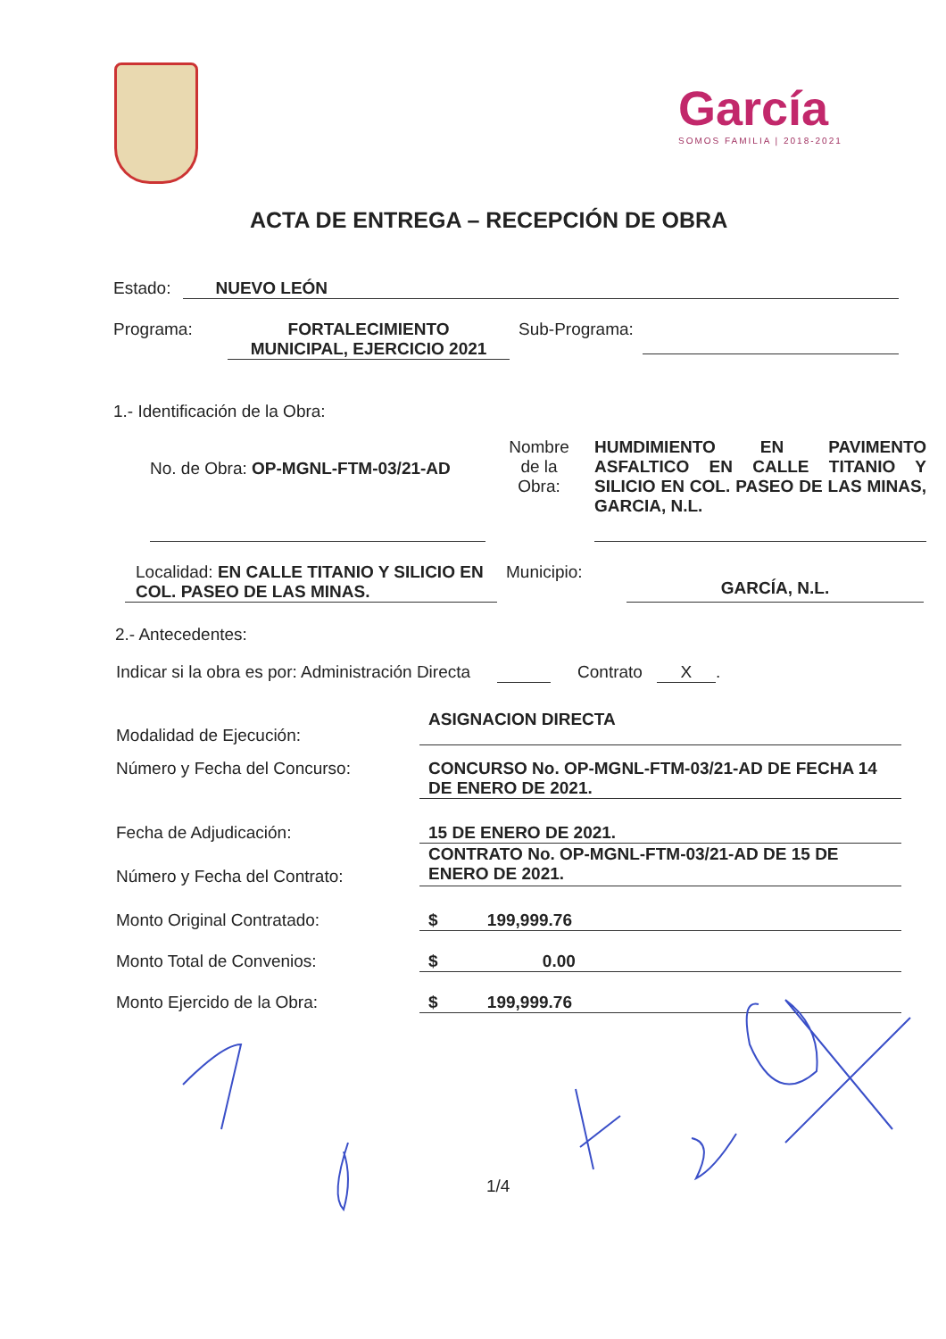García
SOMOS FAMILIA | 2018-2021
ACTA DE ENTREGA – RECEPCIÓN DE OBRA
Estado: NUEVO LEÓN
Programa: FORTALECIMIENTO
MUNICIPAL, EJERCICIO 2021 Sub-Programa:
1.- Identificación de la Obra:
No. de Obra: OP-MGNL-FTM-03/21-AD
Nombre
de la
Obra:
HUMDIMIENTO EN PAVIMENTO ASFALTICO EN CALLE TITANIO Y SILICIO EN COL. PASEO DE LAS MINAS, GARCIA, N.L.
Localidad: EN CALLE TITANIO Y SILICIO EN COL. PASEO DE LAS MINAS.
Municipio:
GARCÍA, N.L.
2.- Antecedentes:
Indicar si la obra es por: Administración Directa Contrato X.
Modalidad de Ejecución: ASIGNACION DIRECTA
Número y Fecha del Concurso: CONCURSO No. OP-MGNL-FTM-03/21-AD DE FECHA 14 DE ENERO DE 2021.
Fecha de Adjudicación: 15 DE ENERO DE 2021.
Número y Fecha del Contrato: CONTRATO No. OP-MGNL-FTM-03/21-AD DE 15 DE ENERO DE 2021.
Monto Original Contratado: $ 199,999.76
Monto Total de Convenios: $ 0.00
Monto Ejercido de la Obra: $ 199,999.76
1/4